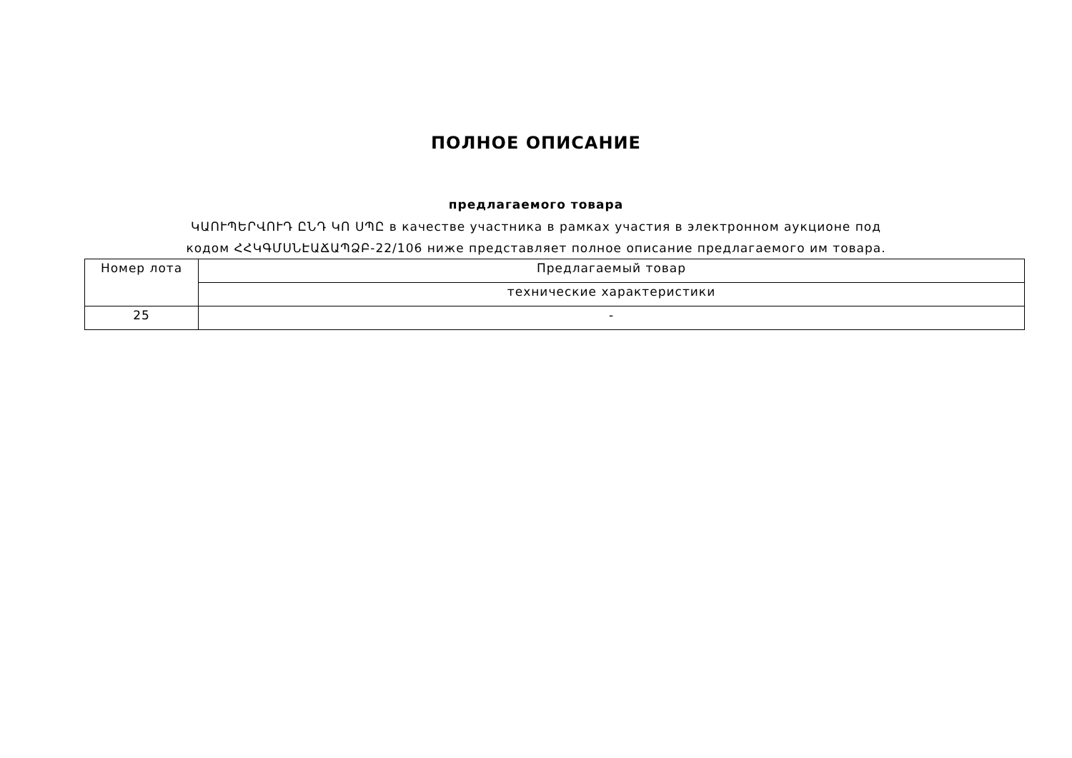ПОЛНОЕ ОПИСАНИЕ
предлагаемого товара
ԿԱՈՒՊԵՐՎՈՒԴ ԸՆԴ ԿՈ ՍՊԸ в качестве участника в рамках участия в электронном аукционе под кодом ՀՀԿԳՄՍՆԷԱՃԱՊՁԲ-22/106 ниже представляет полное описание предлагаемого им товара.
| Номер лота | Предлагаемый товар |
| | технические характеристики |
| 25 | - |